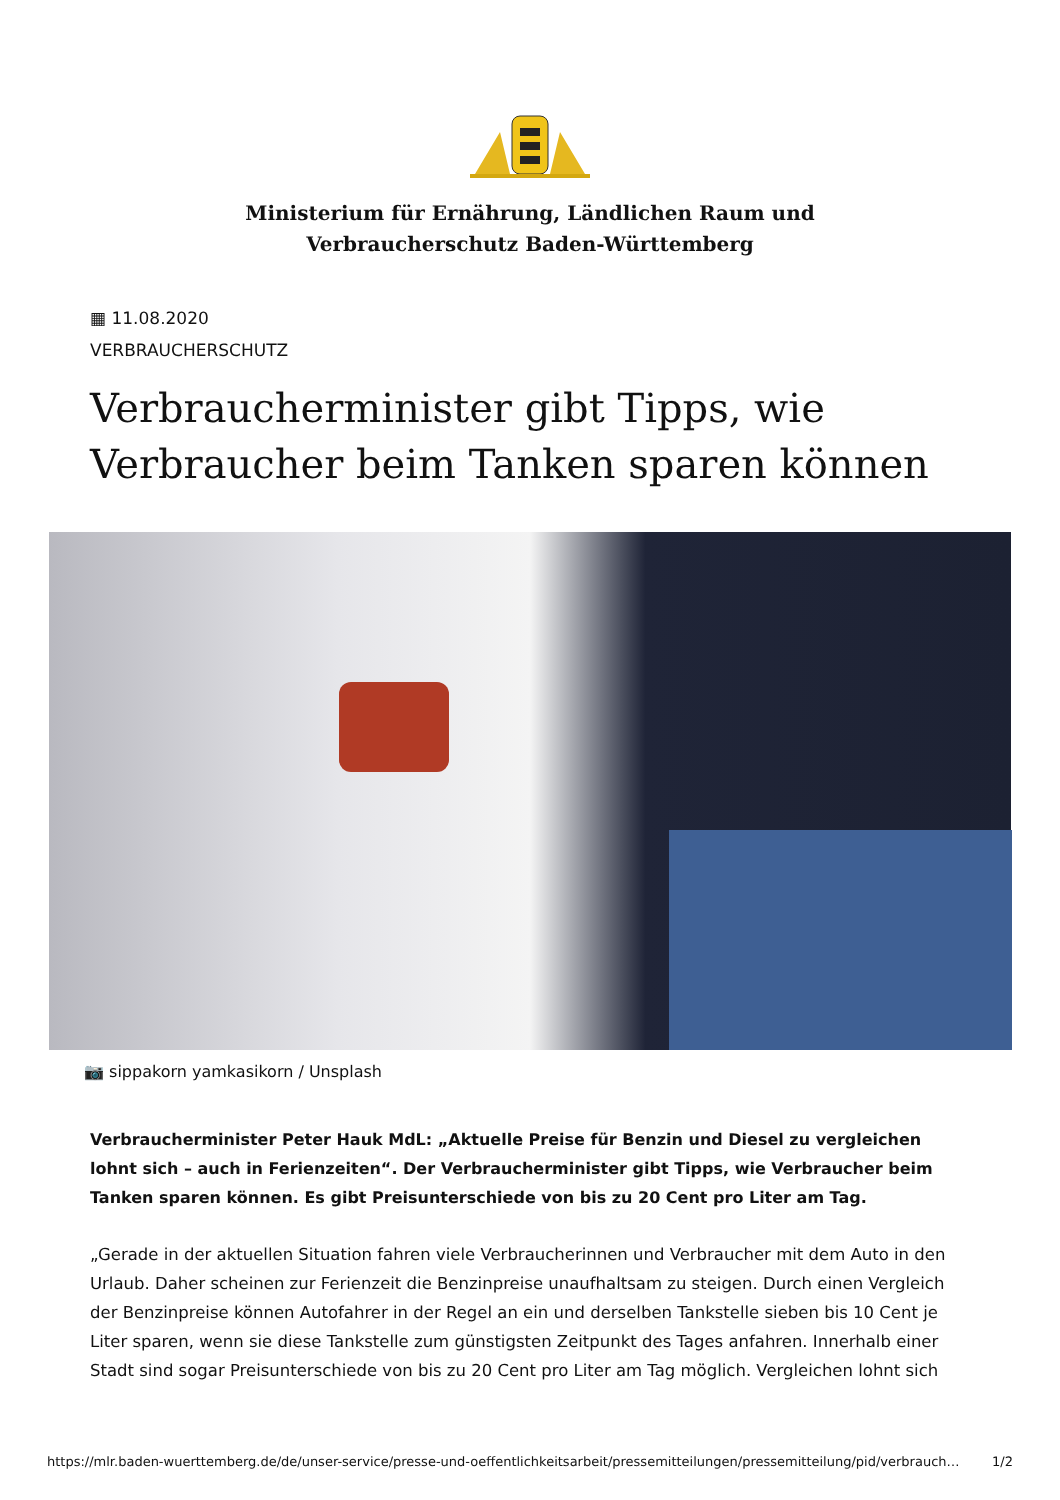Ministerium für Ernährung, Ländlichen Raum und
Verbraucherschutz Baden-Württemberg
▦ 11.08.2020
VERBRAUCHERSCHUTZ
Verbraucherminister gibt Tipps, wie Verbraucher beim Tanken sparen können
📷 sippakorn yamkasikorn / Unsplash
Verbraucherminister Peter Hauk MdL: „Aktuelle Preise für Benzin und Diesel zu vergleichen lohnt sich – auch in Ferienzeiten“. Der Verbraucherminister gibt Tipps, wie Verbraucher beim Tanken sparen können. Es gibt Preisunterschiede von bis zu 20 Cent pro Liter am Tag.
„Gerade in der aktuellen Situation fahren viele Verbraucherinnen und Verbraucher mit dem Auto in den Urlaub. Daher scheinen zur Ferienzeit die Benzinpreise unaufhaltsam zu steigen. Durch einen Vergleich der Benzinpreise können Autofahrer in der Regel an ein und derselben Tankstelle sieben bis 10 Cent je Liter sparen, wenn sie diese Tankstelle zum günstigsten Zeitpunkt des Tages anfahren. Innerhalb einer Stadt sind sogar Preisunterschiede von bis zu 20 Cent pro Liter am Tag möglich. Vergleichen lohnt sich
https://mlr.baden-wuerttemberg.de/de/unser-service/presse-und-oeffentlichkeitsarbeit/pressemitteilungen/pressemitteilung/pid/verbrauch… 1/2